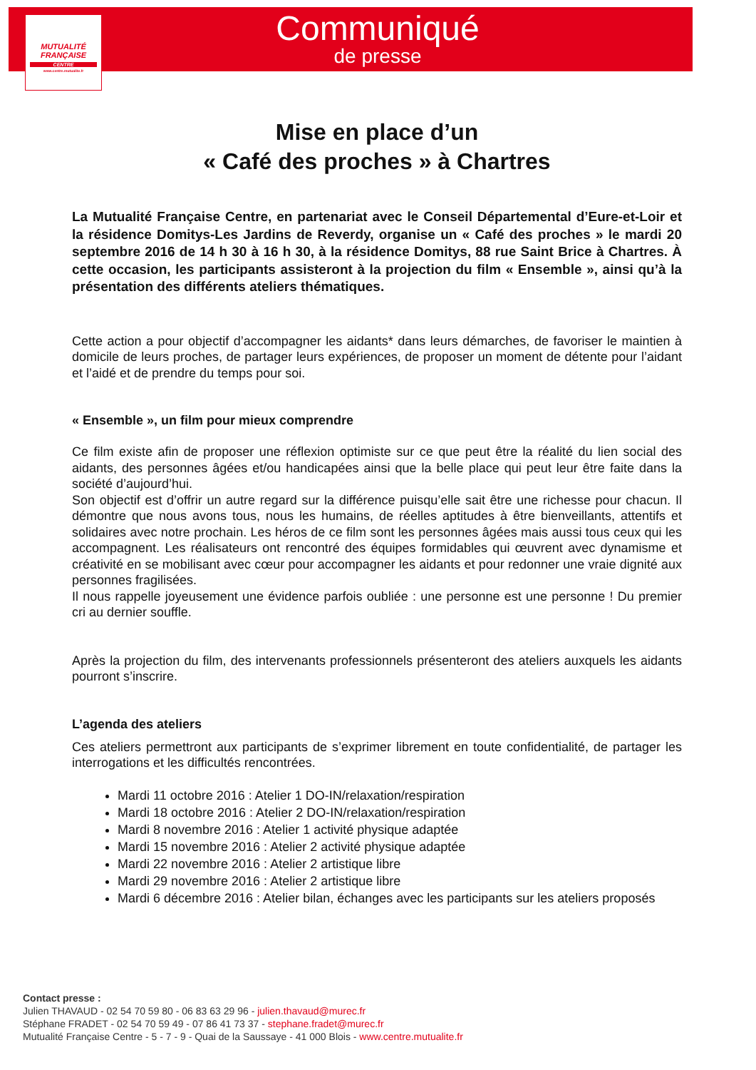MUTUALITÉ
FRANÇAISE
CENTRE
www.centre.mutualite.fr
Communiqué
de presse
Mise en place d’un
« Café des proches » à Chartres
La Mutualité Française Centre, en partenariat avec le Conseil Départemental d’Eure-et-Loir et la résidence Domitys-Les Jardins de Reverdy, organise un « Café des proches » le mardi 20 septembre 2016 de 14 h 30 à 16 h 30, à la résidence Domitys, 88 rue Saint Brice à Chartres. À cette occasion, les participants assisteront à la projection du film « Ensemble », ainsi qu’à la présentation des différents ateliers thématiques.
Cette action a pour objectif d’accompagner les aidants* dans leurs démarches, de favoriser le maintien à domicile de leurs proches, de partager leurs expériences, de proposer un moment de détente pour l’aidant et l’aidé et de prendre du temps pour soi.
« Ensemble », un film pour mieux comprendre
Ce film existe afin de proposer une réflexion optimiste sur ce que peut être la réalité du lien social des aidants, des personnes âgées et/ou handicapées ainsi que la belle place qui peut leur être faite dans la société d’aujourd’hui.
Son objectif est d’offrir un autre regard sur la différence puisqu’elle sait être une richesse pour chacun. Il démontre que nous avons tous, nous les humains, de réelles aptitudes à être bienveillants, attentifs et solidaires avec notre prochain. Les héros de ce film sont les personnes âgées mais aussi tous ceux qui les accompagnent. Les réalisateurs ont rencontré des équipes formidables qui œuvrent avec dynamisme et créativité en se mobilisant avec cœur pour accompagner les aidants et pour redonner une vraie dignité aux personnes fragilisées.
Il nous rappelle joyeusement une évidence parfois oubliée : une personne est une personne ! Du premier cri au dernier souffle.
Après la projection du film, des intervenants professionnels présenteront des ateliers auxquels les aidants pourront s’inscrire.
L’agenda des ateliers
Ces ateliers permettront aux participants de s’exprimer librement en toute confidentialité, de partager les interrogations et les difficultés rencontrées.
Mardi 11 octobre 2016 : Atelier 1 DO-IN/relaxation/respiration
Mardi 18 octobre 2016 : Atelier 2 DO-IN/relaxation/respiration
Mardi 8 novembre 2016 : Atelier 1 activité physique adaptée
Mardi 15 novembre 2016 : Atelier 2 activité physique adaptée
Mardi 22 novembre 2016 : Atelier 2 artistique libre
Mardi 29 novembre 2016 : Atelier 2 artistique libre
Mardi 6 décembre 2016 : Atelier bilan, échanges avec les participants sur les ateliers proposés
Contact presse :
Julien THAVAUD - 02 54 70 59 80 - 06 83 63 29 96 - julien.thavaud@murec.fr
Stéphane FRADET - 02 54 70 59 49 - 07 86 41 73 37 - stephane.fradet@murec.fr
Mutualité Française Centre - 5 - 7 - 9 - Quai de la Saussaye - 41 000 Blois - www.centre.mutualite.fr